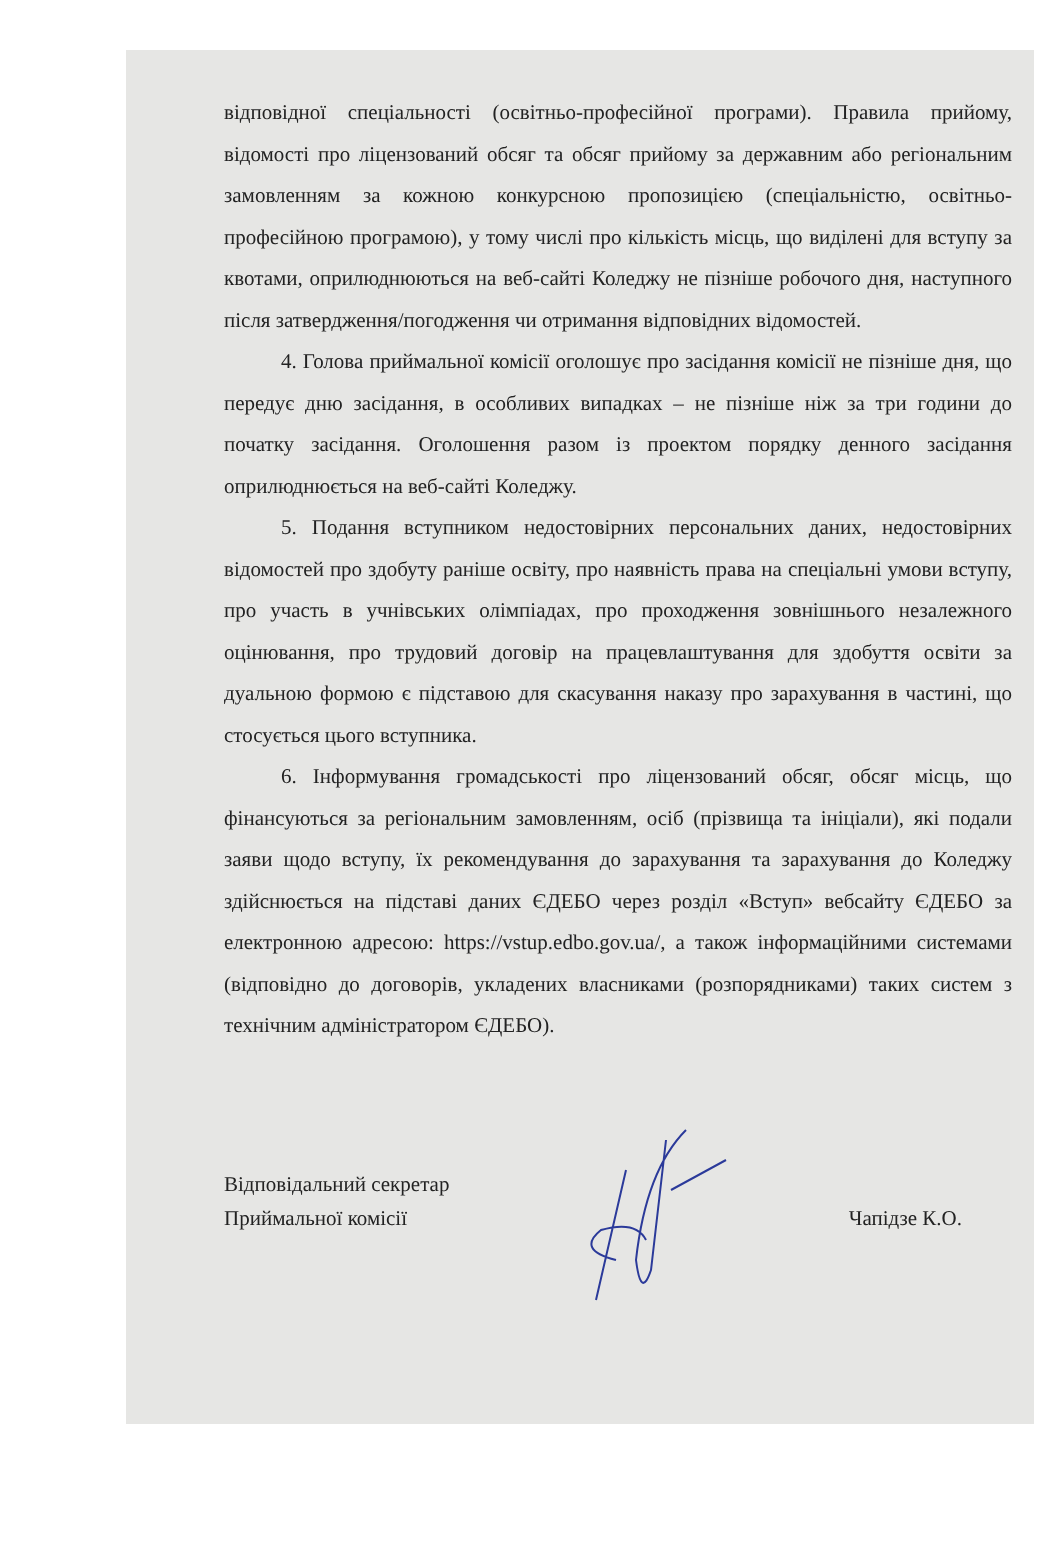відповідної спеціальності (освітньо-професійної програми). Правила прийому, відомості про ліцензований обсяг та обсяг прийому за державним або регіональним замовленням за кожною конкурсною пропозицією (спеціальністю, освітньо-професійною програмою), у тому числі про кількість місць, що виділені для вступу за квотами, оприлюднюються на веб-сайті Коледжу не пізніше робочого дня, наступного після затвердження/погодження чи отримання відповідних відомостей.
4. Голова приймальної комісії оголошує про засідання комісії не пізніше дня, що передує дню засідання, в особливих випадках – не пізніше ніж за три години до початку засідання. Оголошення разом із проектом порядку денного засідання оприлюднюється на веб-сайті Коледжу.
5. Подання вступником недостовірних персональних даних, недостовірних відомостей про здобуту раніше освіту, про наявність права на спеціальні умови вступу, про участь в учнівських олімпіадах, про проходження зовнішнього незалежного оцінювання, про трудовий договір на працевлаштування для здобуття освіти за дуальною формою є підставою для скасування наказу про зарахування в частині, що стосується цього вступника.
6. Інформування громадськості про ліцензований обсяг, обсяг місць, що фінансуються за регіональним замовленням, осіб (прізвища та ініціали), які подали заяви щодо вступу, їх рекомендування до зарахування та зарахування до Коледжу здійснюється на підставі даних ЄДЕБО через розділ «Вступ» вебсайту ЄДЕБО за електронною адресою: https://vstup.edbo.gov.ua/, а також інформаційними системами (відповідно до договорів, укладених власниками (розпорядниками) таких систем з технічним адміністратором ЄДЕБО).
Відповідальний секретар
Приймальної комісії
Чапідзе К.О.